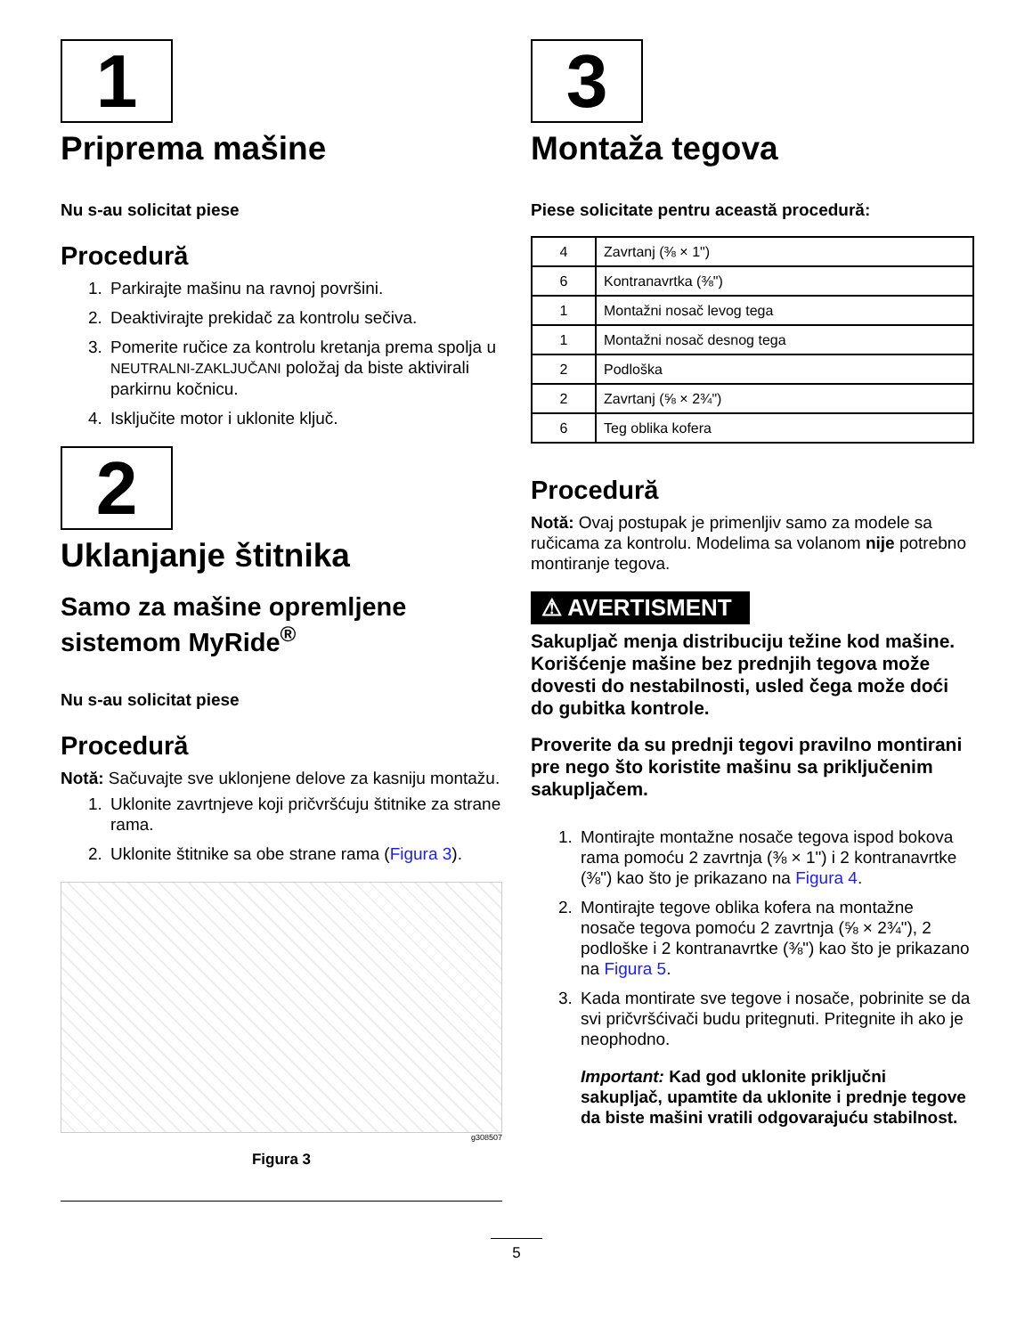1
Priprema mašine
Nu s-au solicitat piese
Procedură
1. Parkirajte mašinu na ravnoj površini.
2. Deaktivirajte prekidač za kontrolu sečiva.
3. Pomerite ručice za kontrolu kretanja prema spolja u NEUTRALNI-ZAKLJUČANI položaj da biste aktivirali parkirnu kočnicu.
4. Isključite motor i uklonite ključ.
2
Uklanjanje štitnika
Samo za mašine opremljene sistemom MyRide<sup>®</sup>
Nu s-au solicitat piese
Procedură
Notă: Sačuvajte sve uklonjene delove za kasniju montažu.
1. Uklonite zavrtnjeve koji pričvršćuju štitnike za strane rama.
2. Uklonite štitnike sa obe strane rama (Figura 3).
g308507
Figura 3
3
Montaža tegova
Piese solicitate pentru această procedură:
| 4 | Zavrtanj (⅜ × 1") |
| 6 | Kontranavrtka (⅜") |
| 1 | Montažni nosač levog tega |
| 1 | Montažni nosač desnog tega |
| 2 | Podloška |
| 2 | Zavrtanj (⅝ × 2¾") |
| 6 | Teg oblika kofera |
Procedură
Notă: Ovaj postupak je primenljiv samo za modele sa ručicama za kontrolu. Modelima sa volanom nije potrebno montiranje tegova.
⚠ AVERTISMENT
Sakupljač menja distribuciju težine kod mašine. Korišćenje mašine bez prednjih tegova može dovesti do nestabilnosti, usled čega može doći do gubitka kontrole.
Proverite da su prednji tegovi pravilno montirani pre nego što koristite mašinu sa priključenim sakupljačem.
1. Montirajte montažne nosače tegova ispod bokova rama pomoću 2 zavrtnja (⅜ × 1") i 2 kontranavrtke (⅜") kao što je prikazano na Figura 4.
2. Montirajte tegove oblika kofera na montažne nosače tegova pomoću 2 zavrtnja (⅝ × 2¾"), 2 podloške i 2 kontranavrtke (⅜") kao što je prikazano na Figura 5.
3. Kada montirate sve tegove i nosače, pobrinite se da svi pričvršćivači budu pritegnuti. Pritegnite ih ako je neophodno.
Important: Kad god uklonite priključni sakupljač, upamtite da uklonite i prednje tegove da biste mašini vratili odgovarajuću stabilnost.
5